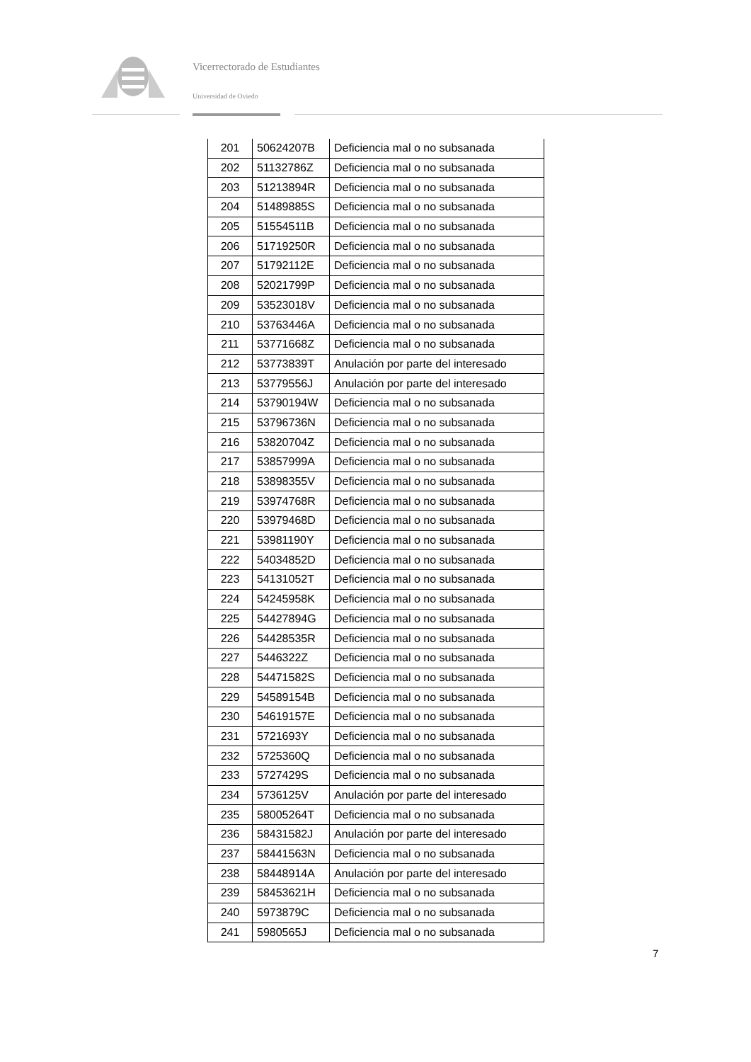Vicerrectorado de Estudiantes
Universidad de Oviedo
| 201 | 50624207B | Deficiencia mal o no subsanada |
| 202 | 51132786Z | Deficiencia mal o no subsanada |
| 203 | 51213894R | Deficiencia mal o no subsanada |
| 204 | 51489885S | Deficiencia mal o no subsanada |
| 205 | 51554511B | Deficiencia mal o no subsanada |
| 206 | 51719250R | Deficiencia mal o no subsanada |
| 207 | 51792112E | Deficiencia mal o no subsanada |
| 208 | 52021799P | Deficiencia mal o no subsanada |
| 209 | 53523018V | Deficiencia mal o no subsanada |
| 210 | 53763446A | Deficiencia mal o no subsanada |
| 211 | 53771668Z | Deficiencia mal o no subsanada |
| 212 | 53773839T | Anulación por parte del interesado |
| 213 | 53779556J | Anulación por parte del interesado |
| 214 | 53790194W | Deficiencia mal o no subsanada |
| 215 | 53796736N | Deficiencia mal o no subsanada |
| 216 | 53820704Z | Deficiencia mal o no subsanada |
| 217 | 53857999A | Deficiencia mal o no subsanada |
| 218 | 53898355V | Deficiencia mal o no subsanada |
| 219 | 53974768R | Deficiencia mal o no subsanada |
| 220 | 53979468D | Deficiencia mal o no subsanada |
| 221 | 53981190Y | Deficiencia mal o no subsanada |
| 222 | 54034852D | Deficiencia mal o no subsanada |
| 223 | 54131052T | Deficiencia mal o no subsanada |
| 224 | 54245958K | Deficiencia mal o no subsanada |
| 225 | 54427894G | Deficiencia mal o no subsanada |
| 226 | 54428535R | Deficiencia mal o no subsanada |
| 227 | 5446322Z | Deficiencia mal o no subsanada |
| 228 | 54471582S | Deficiencia mal o no subsanada |
| 229 | 54589154B | Deficiencia mal o no subsanada |
| 230 | 54619157E | Deficiencia mal o no subsanada |
| 231 | 5721693Y | Deficiencia mal o no subsanada |
| 232 | 5725360Q | Deficiencia mal o no subsanada |
| 233 | 5727429S | Deficiencia mal o no subsanada |
| 234 | 5736125V | Anulación por parte del interesado |
| 235 | 58005264T | Deficiencia mal o no subsanada |
| 236 | 58431582J | Anulación por parte del interesado |
| 237 | 58441563N | Deficiencia mal o no subsanada |
| 238 | 58448914A | Anulación por parte del interesado |
| 239 | 58453621H | Deficiencia mal o no subsanada |
| 240 | 5973879C | Deficiencia mal o no subsanada |
| 241 | 5980565J | Deficiencia mal o no subsanada |
7